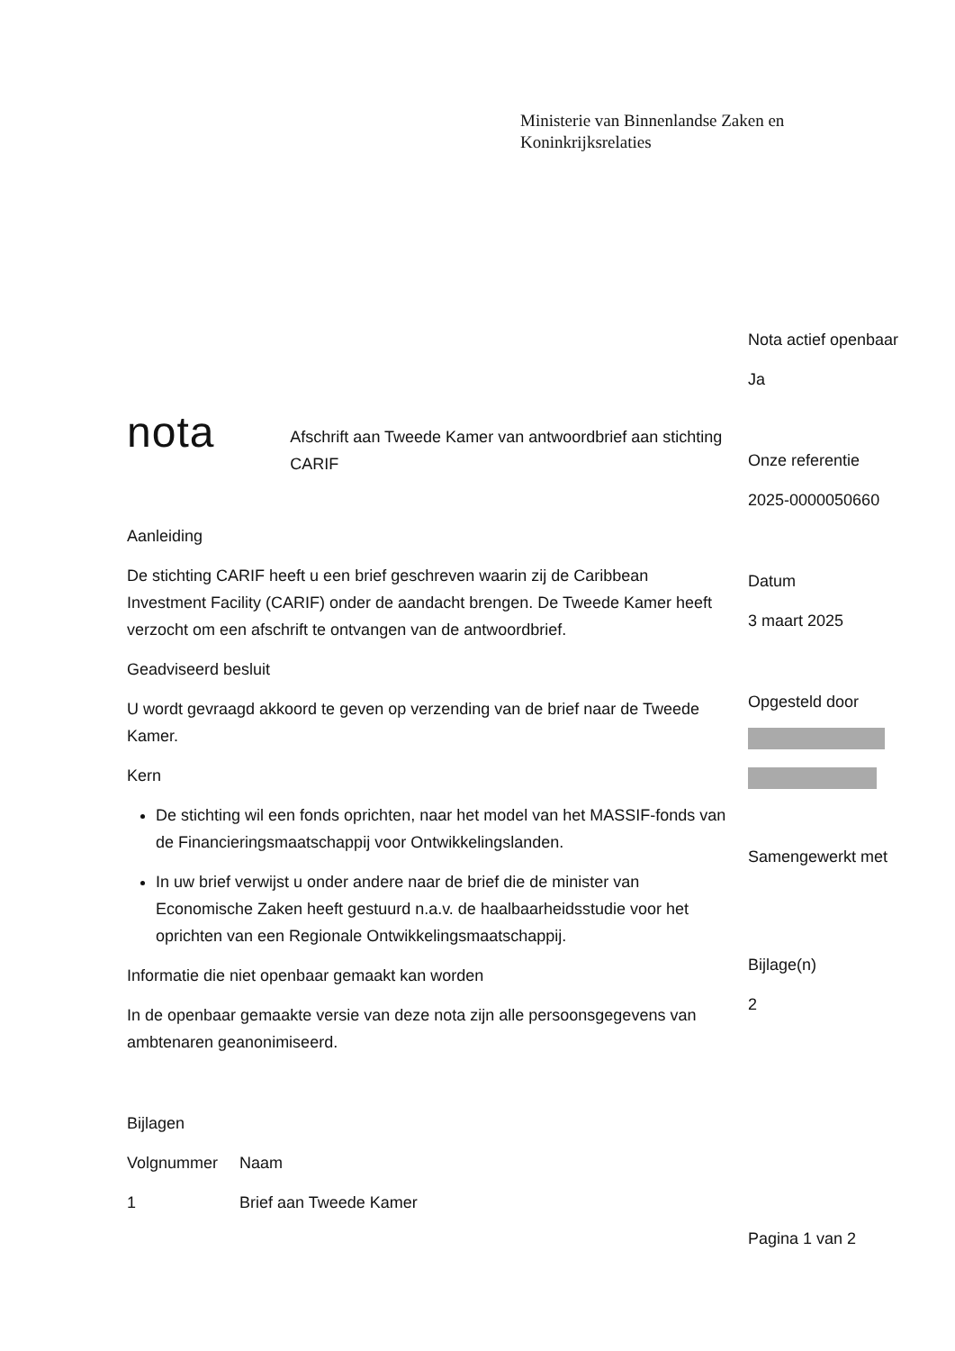Ministerie van Binnenlandse Zaken en
Koninkrijksrelaties
nota
Afschrift aan Tweede Kamer van antwoordbrief aan stichting CARIF
Aanleiding
De stichting CARIF heeft u een brief geschreven waarin zij de Caribbean Investment Facility (CARIF) onder de aandacht brengen. De Tweede Kamer heeft verzocht om een afschrift te ontvangen van de antwoordbrief.
Geadviseerd besluit
U wordt gevraagd akkoord te geven op verzending van de brief naar de Tweede Kamer.
Kern
De stichting wil een fonds oprichten, naar het model van het MASSIF-fonds van de Financieringsmaatschappij voor Ontwikkelingslanden.
In uw brief verwijst u onder andere naar de brief die de minister van Economische Zaken heeft gestuurd n.a.v. de haalbaarheidsstudie voor het oprichten van een Regionale Ontwikkelingsmaatschappij.
Informatie die niet openbaar gemaakt kan worden
In de openbaar gemaakte versie van deze nota zijn alle persoonsgegevens van ambtenaren geanonimiseerd.
Bijlagen
| Volgnummer | Naam |
| 1 | Brief aan Tweede Kamer |
Nota actief openbaar
Ja
Onze referentie
2025-0000050660
Datum
3 maart 2025
Opgesteld door
Samengewerkt met
Bijlage(n)
2
Pagina 1 van 2